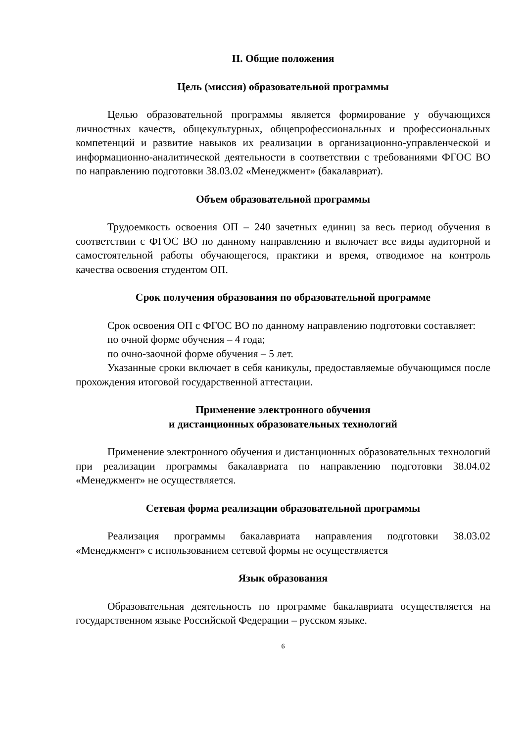II. Общие положения
Цель (миссия) образовательной программы
Целью образовательной программы является формирование у обучающихся личностных качеств, общекультурных, общепрофессиональных и профессиональных компетенций и развитие навыков их реализации в организационно-управленческой и информационно-аналитической деятельности в соответствии с требованиями ФГОС ВО по направлению подготовки 38.03.02 «Менеджмент» (бакалавриат).
Объем образовательной программы
Трудоемкость освоения ОП – 240 зачетных единиц за весь период обучения в соответствии с ФГОС ВО по данному направлению и включает все виды аудиторной и самостоятельной работы обучающегося, практики и время, отводимое на контроль качества освоения студентом ОП.
Срок получения образования по образовательной программе
Срок освоения ОП с ФГОС ВО по данному направлению подготовки составляет:
по очной форме обучения – 4 года;
по очно-заочной форме обучения – 5 лет.
Указанные сроки включает в себя каникулы, предоставляемые обучающимся после прохождения итоговой государственной аттестации.
Применение электронного обучения
и дистанционных образовательных технологий
Применение электронного обучения и дистанционных образовательных технологий при реализации программы бакалавриата по направлению подготовки 38.04.02 «Менеджмент» не осуществляется.
Сетевая форма реализации образовательной программы
Реализация программы бакалавриата направления подготовки 38.03.02 «Менеджмент» с использованием сетевой формы не осуществляется
Язык образования
Образовательная деятельность по программе бакалавриата осуществляется на государственном языке Российской Федерации – русском языке.
6